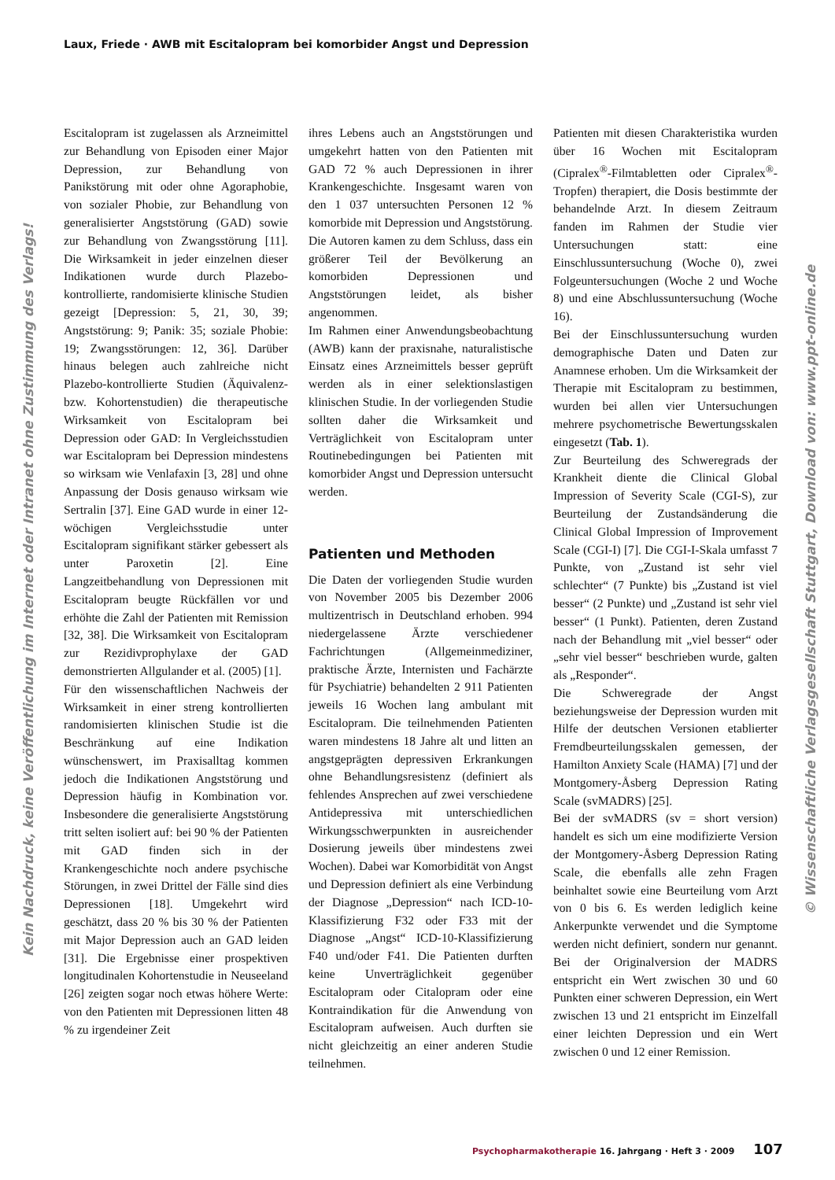Laux, Friede · AWB mit Escitalopram bei komorbider Angst und Depression
Kein Nachdruck, keine Veröffentlichung im Internet oder Intranet ohne Zustimmung des Verlags!
Escitalopram ist zugelassen als Arzneimittel zur Behandlung von Episoden einer Major Depression, zur Behandlung von Panikstörung mit oder ohne Agoraphobie, von sozialer Phobie, zur Behandlung von generalisierter Angststörung (GAD) sowie zur Behandlung von Zwangsstörung [11]. Die Wirksamkeit in jeder einzelnen dieser Indikationen wurde durch Plazebo-kontrollierte, randomisierte klinische Studien gezeigt [Depression: 5, 21, 30, 39; Angststörung: 9; Panik: 35; soziale Phobie: 19; Zwangsstörungen: 12, 36]. Darüber hinaus belegen auch zahlreiche nicht Plazebo-kontrollierte Studien (Äquivalenz- bzw. Kohortenstudien) die therapeutische Wirksamkeit von Escitalopram bei Depression oder GAD: In Vergleichsstudien war Escitalopram bei Depression mindestens so wirksam wie Venlafaxin [3, 28] und ohne Anpassung der Dosis genauso wirksam wie Sertralin [37]. Eine GAD wurde in einer 12-wöchigen Vergleichsstudie unter Escitalopram signifikant stärker gebessert als unter Paroxetin [2]. Eine Langzeitbehandlung von Depressionen mit Escitalopram beugte Rückfällen vor und erhöhte die Zahl der Patienten mit Remission [32, 38]. Die Wirksamkeit von Escitalopram zur Rezidivprophylaxe der GAD demonstrierten Allgulander et al. (2005) [1].
Für den wissenschaftlichen Nachweis der Wirksamkeit in einer streng kontrollierten randomisierten klinischen Studie ist die Beschränkung auf eine Indikation wünschenswert, im Praxisalltag kommen jedoch die Indikationen Angststörung und Depression häufig in Kombination vor. Insbesondere die generalisierte Angststörung tritt selten isoliert auf: bei 90 % der Patienten mit GAD finden sich in der Krankengeschichte noch andere psychische Störungen, in zwei Drittel der Fälle sind dies Depressionen [18]. Umgekehrt wird geschätzt, dass 20 % bis 30 % der Patienten mit Major Depression auch an GAD leiden [31]. Die Ergebnisse einer prospektiven longitudinalen Kohortenstudie in Neuseeland [26] zeigten sogar noch etwas höhere Werte: von den Patienten mit Depressionen litten 48 % zu irgendeiner Zeit
ihres Lebens auch an Angststörungen und umgekehrt hatten von den Patienten mit GAD 72 % auch Depressionen in ihrer Krankengeschichte. Insgesamt waren von den 1 037 untersuchten Personen 12 % komorbide mit Depression und Angststörung. Die Autoren kamen zu dem Schluss, dass ein größerer Teil der Bevölkerung an komorbiden Depressionen und Angststörungen leidet, als bisher angenommen.
Im Rahmen einer Anwendungsbeobachtung (AWB) kann der praxisnahe, naturalistische Einsatz eines Arzneimittels besser geprüft werden als in einer selektionslastigen klinischen Studie. In der vorliegenden Studie sollten daher die Wirksamkeit und Verträglichkeit von Escitalopram unter Routinebedingungen bei Patienten mit komorbider Angst und Depression untersucht werden.
Patienten und Methoden
Die Daten der vorliegenden Studie wurden von November 2005 bis Dezember 2006 multizentrisch in Deutschland erhoben. 994 niedergelassene Ärzte verschiedener Fachrichtungen (Allgemeinmediziner, praktische Ärzte, Internisten und Fachärzte für Psychiatrie) behandelten 2 911 Patienten jeweils 16 Wochen lang ambulant mit Escitalopram. Die teilnehmenden Patienten waren mindestens 18 Jahre alt und litten an angstgeprägten depressiven Erkrankungen ohne Behandlungsresistenz (definiert als fehlendes Ansprechen auf zwei verschiedene Antidepressiva mit unterschiedlichen Wirkungsschwerpunkten in ausreichender Dosierung jeweils über mindestens zwei Wochen). Dabei war Komorbidität von Angst und Depression definiert als eine Verbindung der Diagnose „Depression“ nach ICD-10-Klassifizierung F32 oder F33 mit der Diagnose „Angst“ ICD-10-Klassifizierung F40 und/oder F41. Die Patienten durften keine Unverträglichkeit gegenüber Escitalopram oder Citalopram oder eine Kontraindikation für die Anwendung von Escitalopram aufweisen. Auch durften sie nicht gleichzeitig an einer anderen Studie teilnehmen.
Patienten mit diesen Charakteristika wurden über 16 Wochen mit Escitalopram (Cipralex<sup>®</sup>-Filmtabletten oder Cipralex<sup>®</sup>-Tropfen) therapiert, die Dosis bestimmte der behandelnde Arzt. In diesem Zeitraum fanden im Rahmen der Studie vier Untersuchungen statt: eine Einschlussuntersuchung (Woche 0), zwei Folgeuntersuchungen (Woche 2 und Woche 8) und eine Abschlussuntersuchung (Woche 16).
Bei der Einschlussuntersuchung wurden demographische Daten und Daten zur Anamnese erhoben. Um die Wirksamkeit der Therapie mit Escitalopram zu bestimmen, wurden bei allen vier Untersuchungen mehrere psychometrische Bewertungsskalen eingesetzt (Tab. 1).
Zur Beurteilung des Schweregrads der Krankheit diente die Clinical Global Impression of Severity Scale (CGI-S), zur Beurteilung der Zustandsänderung die Clinical Global Impression of Improvement Scale (CGI-I) [7]. Die CGI-I-Skala umfasst 7 Punkte, von „Zustand ist sehr viel schlechter“ (7 Punkte) bis „Zustand ist viel besser“ (2 Punkte) und „Zustand ist sehr viel besser“ (1 Punkt). Patienten, deren Zustand nach der Behandlung mit „viel besser“ oder „sehr viel besser“ beschrieben wurde, galten als „Responder“.
Die Schweregrade der Angst beziehungsweise der Depression wurden mit Hilfe der deutschen Versionen etablierter Fremdbeurteilungsskalen gemessen, der Hamilton Anxiety Scale (HAMA) [7] und der Montgomery-Åsberg Depression Rating Scale (svMADRS) [25].
Bei der svMADRS (sv = short version) handelt es sich um eine modifizierte Version der Montgomery-Åsberg Depression Rating Scale, die ebenfalls alle zehn Fragen beinhaltet sowie eine Beurteilung vom Arzt von 0 bis 6. Es werden lediglich keine Ankerpunkte verwendet und die Symptome werden nicht definiert, sondern nur genannt. Bei der Originalversion der MADRS entspricht ein Wert zwischen 30 und 60 Punkten einer schweren Depression, ein Wert zwischen 13 und 21 entspricht im Einzelfall einer leichten Depression und ein Wert zwischen 0 und 12 einer Remission.
© Wissenschaftliche Verlagsgesellschaft Stuttgart, Download von: www.ppt-online.de
Psychopharmakotherapie 16. Jahrgang · Heft 3 · 2009 107